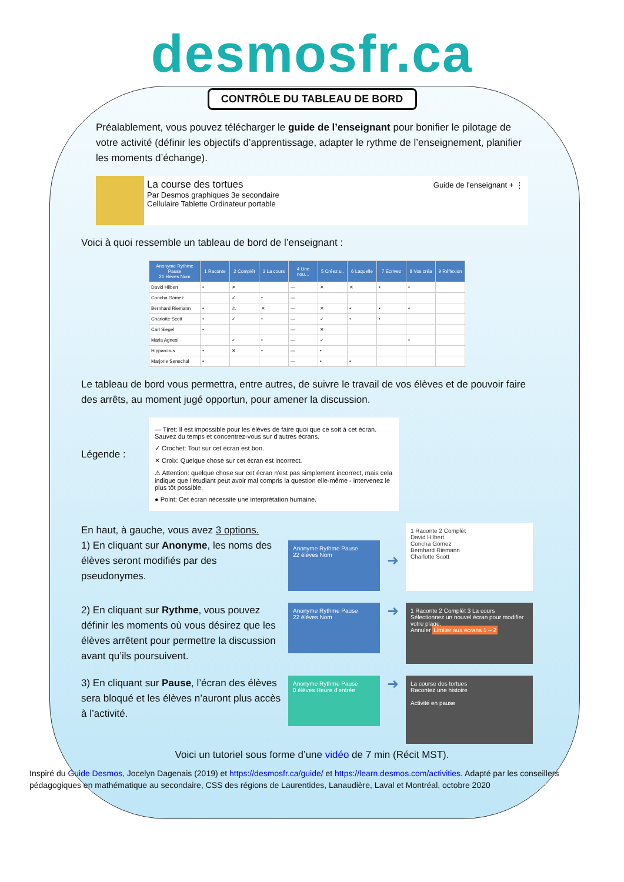desmosfr.ca
CONTRÔLE DU TABLEAU DE BORD
Préalablement, vous pouvez télécharger le guide de l’enseignant pour bonifier le pilotage de votre activité (définir les objectifs d’apprentissage, adapter le rythme de l’enseignement, planifier les moments d’échange).
La course des tortues
Par Desmos graphiques 3e secondaire
Cellulaire Tablette Ordinateur portable
Guide de l'enseignant + ⋮
Voici à quoi ressemble un tableau de bord de l’enseignant :
| Anonyme Rythme Pause 21 élèves Nom | 1 Raconte | 2 Complét | 3 La cours | 4 Une nou… | 5 Créez u.. | 6 Laquelle | 7 Ecrivez | 8 Vos créa | 9 Réflexion |
| --- | --- | --- | --- | --- | --- | --- | --- | --- | --- |
| David Hilbert | • | ✕ | | — | ✕ | ✕ | • | • | |
| Concha Gómez | | ✓ | • | — | | | | | |
| Bernhard Riemann | • | ⚠ | ✕ | — | ✕ | • | • | • | |
| Charlotte Scott | • | ✓ | • | — | ✓ | • | • | | |
| Carl Siegel | • | | | — | ✕ | | | | |
| Maria Agnesi | | ✓ | • | — | ✓ | | | • | |
| Hipparchus | • | ✕ | • | — | • | | | | |
| Marjorie Senechal | • | | | — | • | • | | | |
Le tableau de bord vous permettra, entre autres, de suivre le travail de vos élèves et de pouvoir faire des arrêts, au moment jugé opportun, pour amener la discussion.
Légende :
— Tiret: Il est impossible pour les élèves de faire quoi que ce soit à cet écran. Sauvez du temps et concentrez-vous sur d'autres écrans.
✓ Crochet: Tout sur cet écran est bon.
✕ Croix: Quelque chose sur cet écran est incorrect.
⚠ Attention: quelque chose sur cet écran n'est pas simplement incorrect, mais cela indique que l'étudiant peut avoir mal compris la question elle-même - intervenez le plus tôt possible.
● Point: Cet écran nécessite une interprétation humaine.
En haut, à gauche, vous avez 3 options.
1) En cliquant sur Anonyme, les noms des élèves seront modifiés par des pseudonymes.
Anonyme Rythme Pause
22 élèves Nom
➜
1 Raconte 2 Complét
David Hilbert
Concha Gómez
Bernhard Riemann
Charlotte Scott
2) En cliquant sur Rythme, vous pouvez définir les moments où vous désirez que les élèves arrêtent pour permettre la discussion avant qu’ils poursuivent.
Anonyme Rythme Pause
22 élèves Nom
➜
1 Raconte 2 Complét 3 La cours
Sélectionnez un nouvel écran pour modifier votre plage.
Annuler Limiter aux écrans 1 – 2
3) En cliquant sur Pause, l’écran des élèves sera bloqué et les élèves n’auront plus accès à l’activité.
Anonyme Rythme Pause
0 élèves Heure d'entrée
➜
La course des tortues
Racontez une histoire
Activité en pause
Voici un tutoriel sous forme d’une vidéo de 7 min (Récit MST).
Inspiré du Guide Desmos, Jocelyn Dagenais (2019) et https://desmosfr.ca/guide/ et https://learn.desmos.com/activities. Adapté par les conseillers pédagogiques en mathématique au secondaire, CSS des régions de Laurentides, Lanaudière, Laval et Montréal, octobre 2020